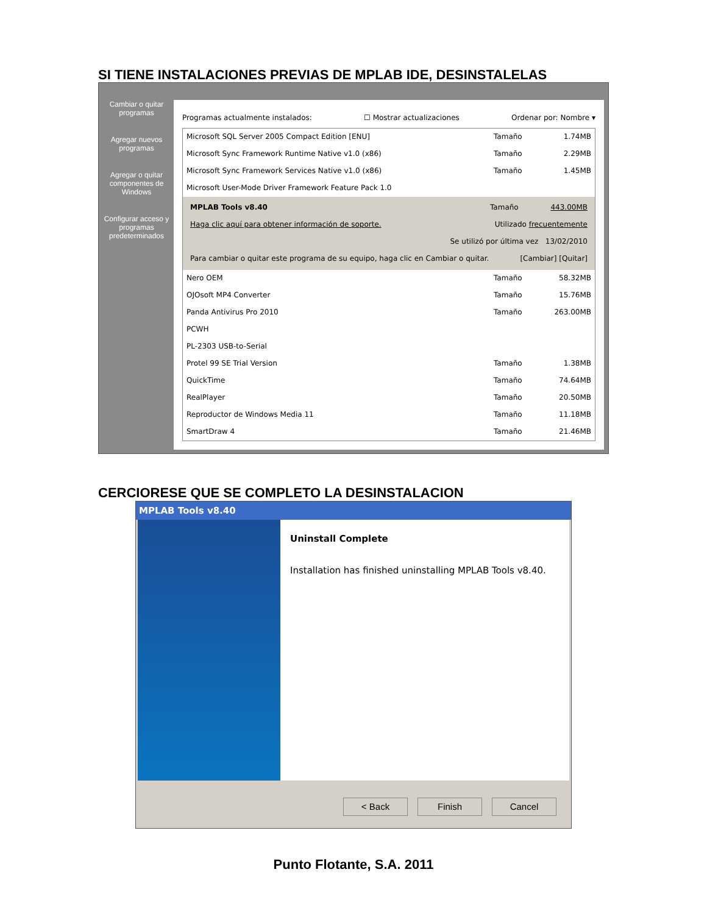SI TIENE INSTALACIONES PREVIAS DE MPLAB IDE, DESINSTALELAS
Cambiar o quitar programas
Agregar nuevos programas
Agregar o quitar componentes de Windows
Configurar acceso y programas predeterminados
Programas actualmente instalados: ☐ Mostrar actualizaciones Ordenar por: Nombre ▾
Microsoft SQL Server 2005 Compact Edition [ENU] Tamaño 1.74MB
Microsoft Sync Framework Runtime Native v1.0 (x86) Tamaño 2.29MB
Microsoft Sync Framework Services Native v1.0 (x86) Tamaño 1.45MB
Microsoft User-Mode Driver Framework Feature Pack 1.0
MPLAB Tools v8.40 Tamaño 443.00MB
Haga clic aquí para obtener información de soporte. Utilizado frecuentemente
Se utilizó por última vez 13/02/2010
Para cambiar o quitar este programa de su equipo, haga clic en Cambiar o quitar. [Cambiar] [Quitar]
Nero OEM Tamaño 58.32MB
OJOsoft MP4 Converter Tamaño 15.76MB
Panda Antivirus Pro 2010 Tamaño 263.00MB
PCWH
PL-2303 USB-to-Serial
Protel 99 SE Trial Version Tamaño 1.38MB
QuickTime Tamaño 74.64MB
RealPlayer Tamaño 20.50MB
Reproductor de Windows Media 11 Tamaño 11.18MB
SmartDraw 4 Tamaño 21.46MB
CERCIORESE QUE SE COMPLETO LA DESINSTALACION
MPLAB Tools v8.40
Uninstall Complete
Installation has finished uninstalling MPLAB Tools v8.40.
< Back Finish Cancel
Punto Flotante, S.A. 2011